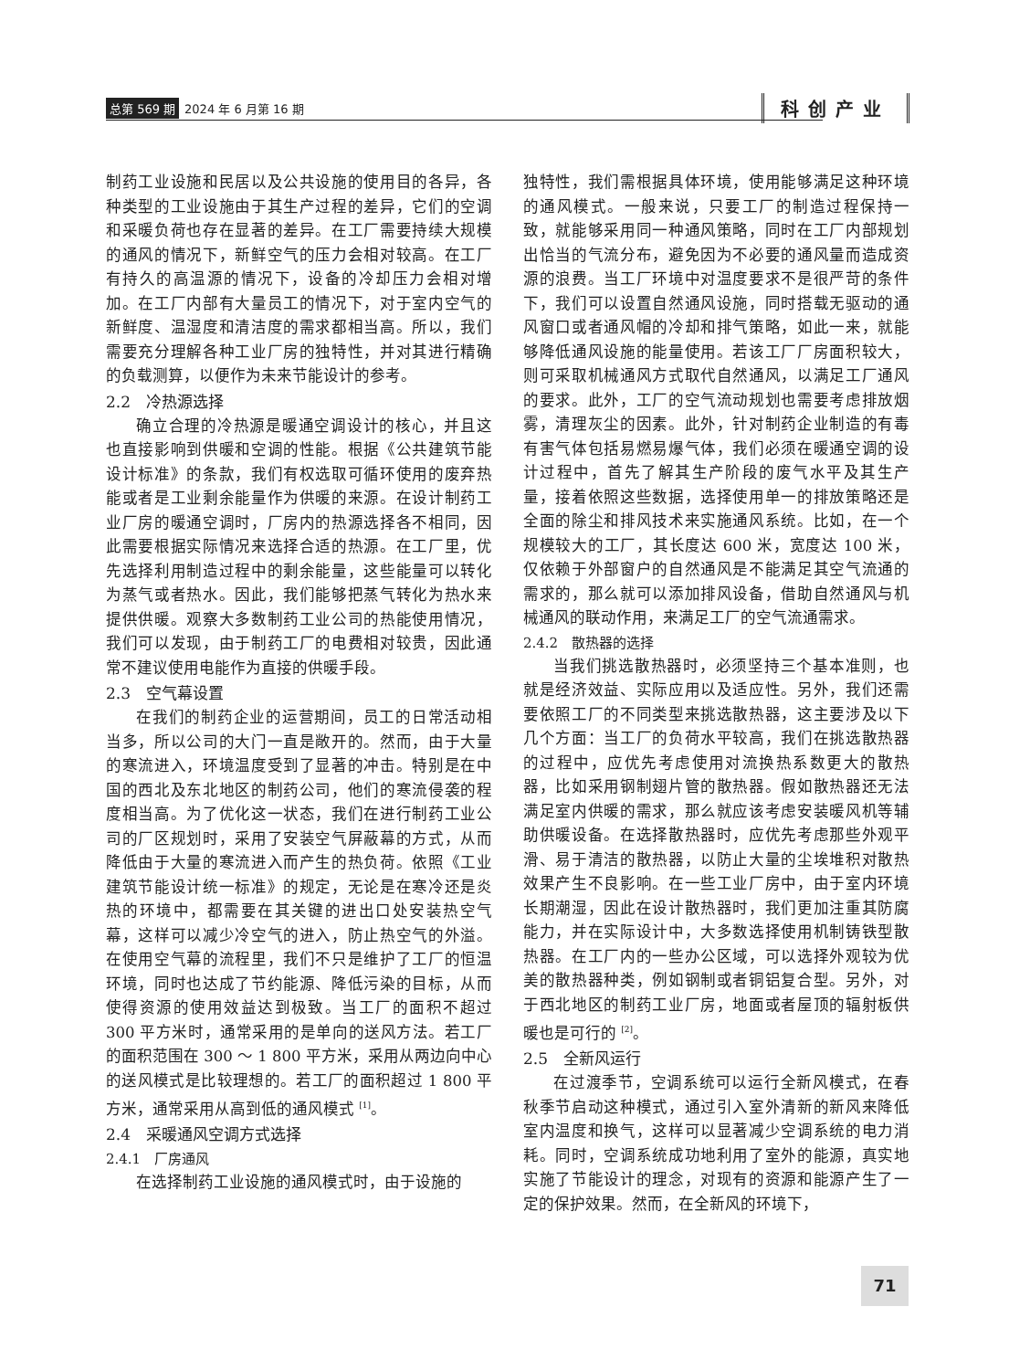总第 569 期 2024 年 6 月第 16 期 科创产业
制药工业设施和民居以及公共设施的使用目的各异，各种类型的工业设施由于其生产过程的差异，它们的空调和采暖负荷也存在显著的差异。在工厂需要持续大规模的通风的情况下，新鲜空气的压力会相对较高。在工厂有持久的高温源的情况下，设备的冷却压力会相对增加。在工厂内部有大量员工的情况下，对于室内空气的新鲜度、温湿度和清洁度的需求都相当高。所以，我们需要充分理解各种工业厂房的独特性，并对其进行精确的负载测算，以便作为未来节能设计的参考。
2.2　冷热源选择
确立合理的冷热源是暖通空调设计的核心，并且这也直接影响到供暖和空调的性能。根据《公共建筑节能设计标准》的条款，我们有权选取可循环使用的废弃热能或者是工业剩余能量作为供暖的来源。在设计制药工业厂房的暖通空调时，厂房内的热源选择各不相同，因此需要根据实际情况来选择合适的热源。在工厂里，优先选择利用制造过程中的剩余能量，这些能量可以转化为蒸气或者热水。因此，我们能够把蒸气转化为热水来提供供暖。观察大多数制药工业公司的热能使用情况，我们可以发现，由于制药工厂的电费相对较贵，因此通常不建议使用电能作为直接的供暖手段。
2.3　空气幕设置
在我们的制药企业的运营期间，员工的日常活动相当多，所以公司的大门一直是敞开的。然而，由于大量的寒流进入，环境温度受到了显著的冲击。特别是在中国的西北及东北地区的制药公司，他们的寒流侵袭的程度相当高。为了优化这一状态，我们在进行制药工业公司的厂区规划时，采用了安装空气屏蔽幕的方式，从而降低由于大量的寒流进入而产生的热负荷。依照《工业建筑节能设计统一标准》的规定，无论是在寒冷还是炎热的环境中，都需要在其关键的进出口处安装热空气幕，这样可以减少冷空气的进入，防止热空气的外溢。在使用空气幕的流程里，我们不只是维护了工厂的恒温环境，同时也达成了节约能源、降低污染的目标，从而使得资源的使用效益达到极致。当工厂的面积不超过 300 平方米时，通常采用的是单向的送风方法。若工厂的面积范围在 300 ～ 1 800 平方米，采用从两边向中心的送风模式是比较理想的。若工厂的面积超过 1 800 平方米，通常采用从高到低的通风模式 <sup>[1]</sup>。
2.4　采暖通风空调方式选择
2.4.1　厂房通风
在选择制药工业设施的通风模式时，由于设施的
独特性，我们需根据具体环境，使用能够满足这种环境的通风模式。一般来说，只要工厂的制造过程保持一致，就能够采用同一种通风策略，同时在工厂内部规划出恰当的气流分布，避免因为不必要的通风量而造成资源的浪费。当工厂环境中对温度要求不是很严苛的条件下，我们可以设置自然通风设施，同时搭载无驱动的通风窗口或者通风帽的冷却和排气策略，如此一来，就能够降低通风设施的能量使用。若该工厂厂房面积较大，则可采取机械通风方式取代自然通风，以满足工厂通风的要求。此外，工厂的空气流动规划也需要考虑排放烟雾，清理灰尘的因素。此外，针对制药企业制造的有毒有害气体包括易燃易爆气体，我们必须在暖通空调的设计过程中，首先了解其生产阶段的废气水平及其生产量，接着依照这些数据，选择使用单一的排放策略还是全面的除尘和排风技术来实施通风系统。比如，在一个规模较大的工厂，其长度达 600 米，宽度达 100 米，仅依赖于外部窗户的自然通风是不能满足其空气流通的需求的，那么就可以添加排风设备，借助自然通风与机械通风的联动作用，来满足工厂的空气流通需求。
2.4.2　散热器的选择
当我们挑选散热器时，必须坚持三个基本准则，也就是经济效益、实际应用以及适应性。另外，我们还需要依照工厂的不同类型来挑选散热器，这主要涉及以下几个方面：当工厂的负荷水平较高，我们在挑选散热器的过程中，应优先考虑使用对流换热系数更大的散热器，比如采用钢制翅片管的散热器。假如散热器还无法满足室内供暖的需求，那么就应该考虑安装暖风机等辅助供暖设备。在选择散热器时，应优先考虑那些外观平滑、易于清洁的散热器，以防止大量的尘埃堆积对散热效果产生不良影响。在一些工业厂房中，由于室内环境长期潮湿，因此在设计散热器时，我们更加注重其防腐能力，并在实际设计中，大多数选择使用机制铸铁型散热器。在工厂内的一些办公区域，可以选择外观较为优美的散热器种类，例如钢制或者铜铝复合型。另外，对于西北地区的制药工业厂房，地面或者屋顶的辐射板供暖也是可行的 <sup>[2]</sup>。
2.5　全新风运行
在过渡季节，空调系统可以运行全新风模式，在春秋季节启动这种模式，通过引入室外清新的新风来降低室内温度和换气，这样可以显著减少空调系统的电力消耗。同时，空调系统成功地利用了室外的能源，真实地实施了节能设计的理念，对现有的资源和能源产生了一定的保护效果。然而，在全新风的环境下，
71